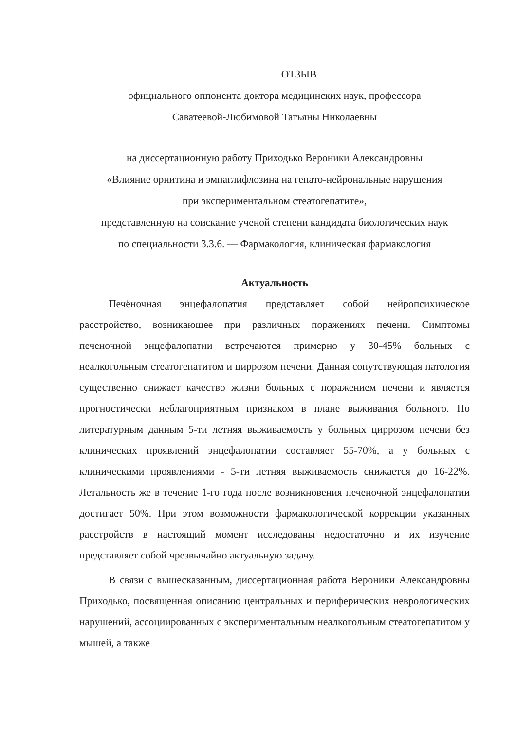ОТЗЫВ
официального оппонента доктора медицинских наук, профессора
Саватеевой-Любимовой Татьяны Николаевны
на диссертационную работу Приходько Вероники Александровны
«Влияние орнитина и эмпаглифлозина на гепато-нейрональные нарушения
при экспериментальном стеатогепатите»,
представленную на соискание ученой степени кандидата биологических наук
по специальности 3.3.6. — Фармакология, клиническая фармакология
Актуальность
Печёночная энцефалопатия представляет собой нейропсихическое расстройство, возникающее при различных поражениях печени. Симптомы печеночной энцефалопатии встречаются примерно у 30-45% больных с неалкогольным стеатогепатитом и циррозом печени. Данная сопутствующая патология существенно снижает качество жизни больных с поражением печени и является прогностически неблагоприятным признаком в плане выживания больного. По литературным данным 5-ти летняя выживаемость у больных циррозом печени без клинических проявлений энцефалопатии составляет 55-70%, а у больных с клиническими проявлениями - 5-ти летняя выживаемость снижается до 16-22%. Летальность же в течение 1-го года после возникновения печеночной энцефалопатии достигает 50%. При этом возможности фармакологической коррекции указанных расстройств в настоящий момент исследованы недостаточно и их изучение представляет собой чрезвычайно актуальную задачу.
В связи с вышесказанным, диссертационная работа Вероники Александровны Приходько, посвященная описанию центральных и периферических неврологических нарушений, ассоциированных с экспериментальным неалкогольным стеатогепатитом у мышей, а также